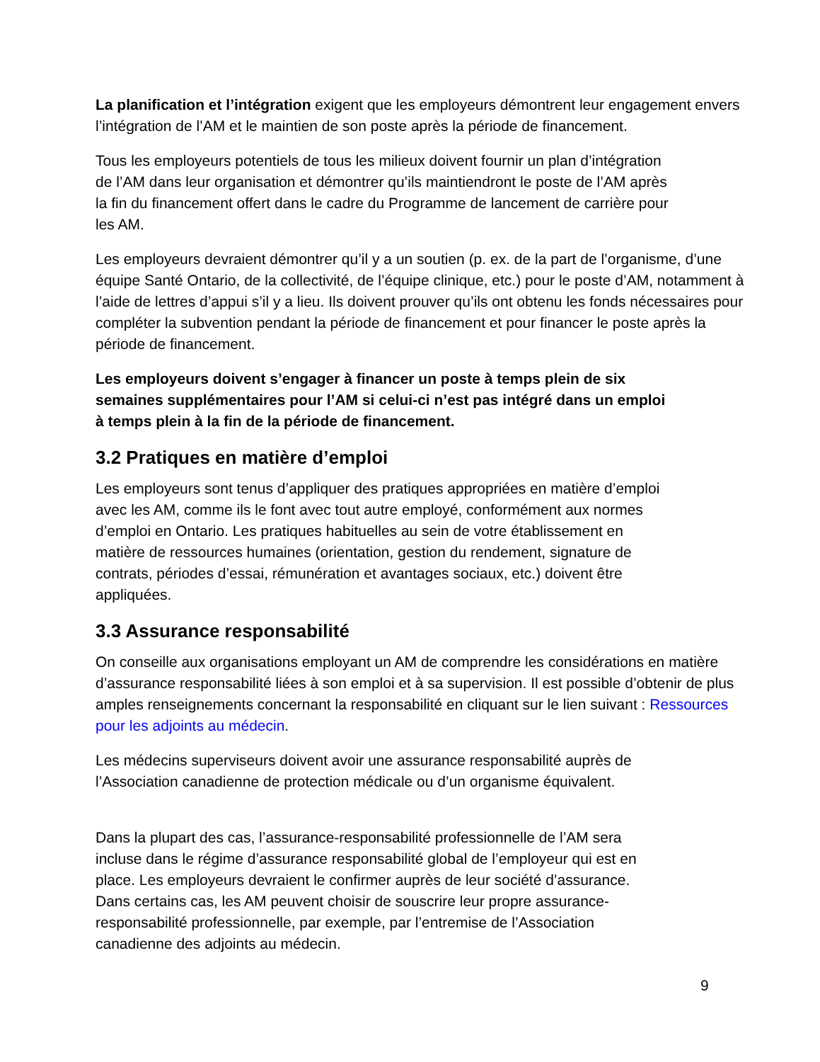La planification et l’intégration exigent que les employeurs démontrent leur engagement envers l’intégration de l’AM et le maintien de son poste après la période de financement.
Tous les employeurs potentiels de tous les milieux doivent fournir un plan d’intégration
de l’AM dans leur organisation et démontrer qu’ils maintiendront le poste de l’AM après
la fin du financement offert dans le cadre du Programme de lancement de carrière pour
les AM.
Les employeurs devraient démontrer qu’il y a un soutien (p. ex. de la part de l’organisme, d’une équipe Santé Ontario, de la collectivité, de l’équipe clinique, etc.) pour le poste d’AM, notamment à l’aide de lettres d’appui s’il y a lieu. Ils doivent prouver qu’ils ont obtenu les fonds nécessaires pour compléter la subvention pendant la période de financement et pour financer le poste après la période de financement.
Les employeurs doivent s’engager à financer un poste à temps plein de six
semaines supplémentaires pour l’AM si celui-ci n’est pas intégré dans un emploi
à temps plein à la fin de la période de financement.
3.2 Pratiques en matière d’emploi
Les employeurs sont tenus d’appliquer des pratiques appropriées en matière d’emploi
avec les AM, comme ils le font avec tout autre employé, conformément aux normes
d’emploi en Ontario. Les pratiques habituelles au sein de votre établissement en
matière de ressources humaines (orientation, gestion du rendement, signature de
contrats, périodes d’essai, rémunération et avantages sociaux, etc.) doivent être
appliquées.
3.3 Assurance responsabilité
On conseille aux organisations employant un AM de comprendre les considérations en matière d’assurance responsabilité liées à son emploi et à sa supervision. Il est possible d’obtenir de plus amples renseignements concernant la responsabilité en cliquant sur le lien suivant : Ressources pour les adjoints au médecin.
Les médecins superviseurs doivent avoir une assurance responsabilité auprès de
l’Association canadienne de protection médicale ou d’un organisme équivalent.
Dans la plupart des cas, l’assurance-responsabilité professionnelle de l’AM sera
incluse dans le régime d’assurance responsabilité global de l’employeur qui est en
place. Les employeurs devraient le confirmer auprès de leur société d’assurance.
Dans certains cas, les AM peuvent choisir de souscrire leur propre assurance-
responsabilité professionnelle, par exemple, par l’entremise de l’Association
canadienne des adjoints au médecin.
9